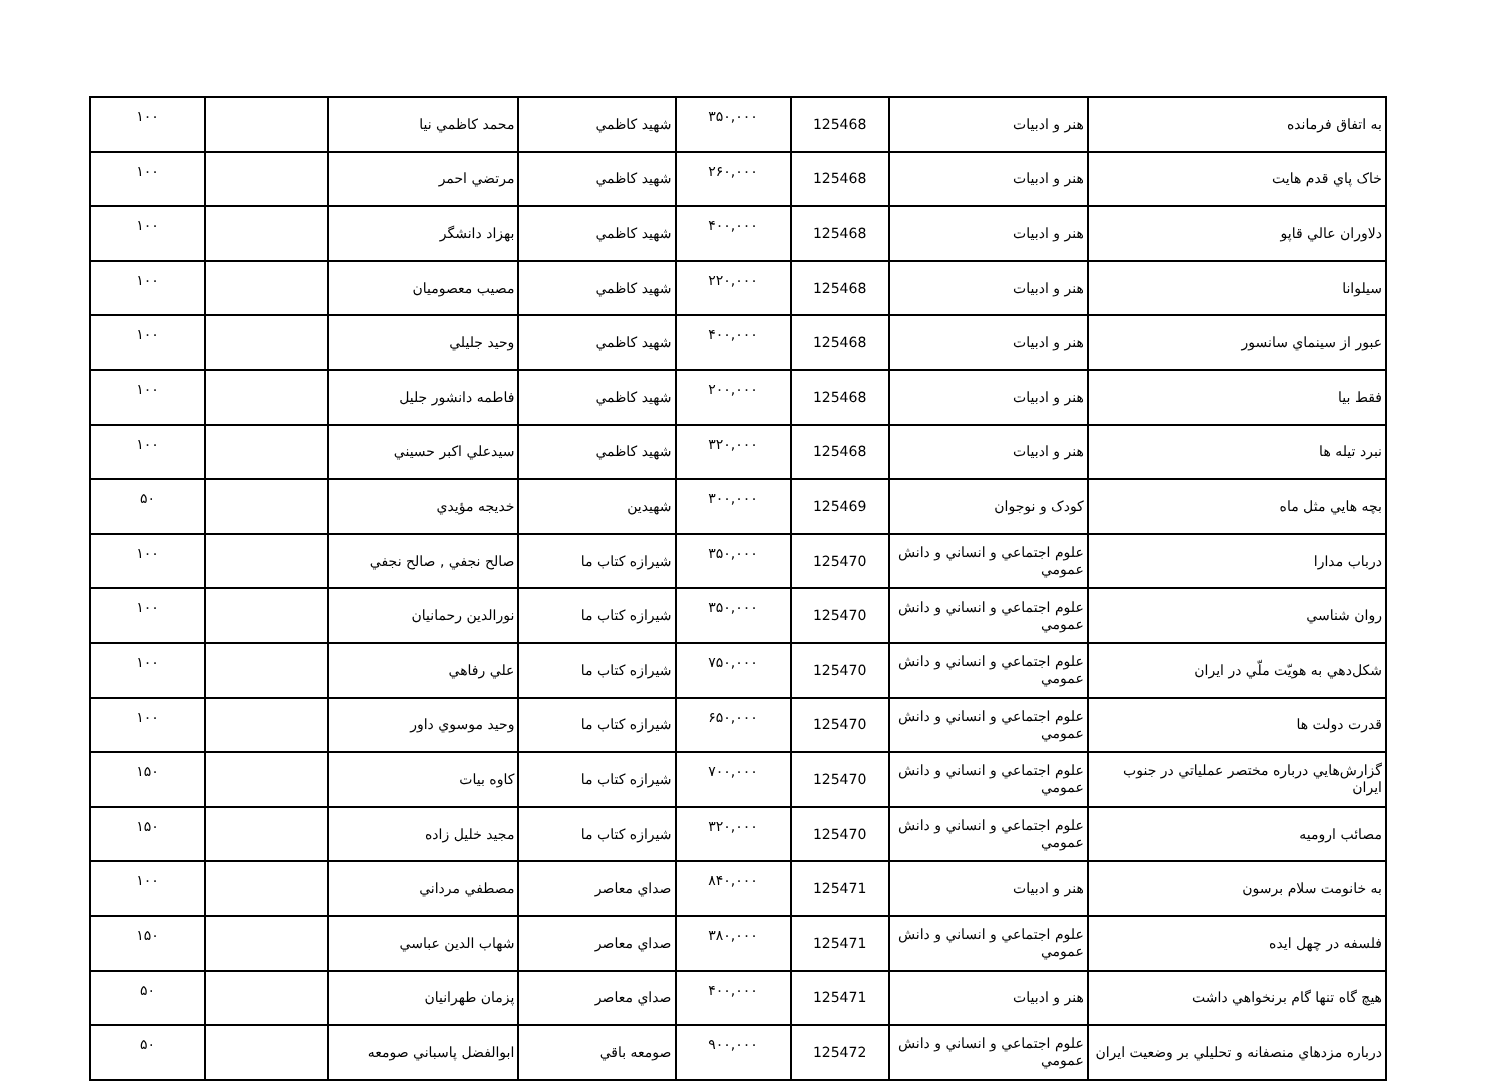| به اتفاق فرمانده | هنر و ادبيات | 125468 | ۳۵۰,۰۰۰ | شهيد كاظمي | محمد كاظمي نيا | | ۱۰۰ |
| خاک پاي قدم هايت | هنر و ادبيات | 125468 | ۲۶۰,۰۰۰ | شهيد كاظمي | مرتضي احمر | | ۱۰۰ |
| دلاوران عالي قاپو | هنر و ادبيات | 125468 | ۴۰۰,۰۰۰ | شهيد كاظمي | بهزاد دانشگر | | ۱۰۰ |
| سيلوانا | هنر و ادبيات | 125468 | ۲۲۰,۰۰۰ | شهيد كاظمي | مصيب معصوميان | | ۱۰۰ |
| عبور از سينماي سانسور | هنر و ادبيات | 125468 | ۴۰۰,۰۰۰ | شهيد كاظمي | وحيد جليلي | | ۱۰۰ |
| فقط بيا | هنر و ادبيات | 125468 | ۲۰۰,۰۰۰ | شهيد كاظمي | فاطمه دانشور جليل | | ۱۰۰ |
| نبرد تيله ها | هنر و ادبيات | 125468 | ۳۲۰,۰۰۰ | شهيد كاظمي | سيدعلي اكبر حسيني | | ۱۰۰ |
| بچه هايي مثل ماه | كودک و نوجوان | 125469 | ۳۰۰,۰۰۰ | شهيدين | خديجه مؤيدي | | ۵۰ |
| درباب مدارا | علوم اجتماعي و انساني و دانش عمومي | 125470 | ۳۵۰,۰۰۰ | شيرازه كتاب ما | صالح نجفي , صالح نجفي | | ۱۰۰ |
| روان شناسي | علوم اجتماعي و انساني و دانش عمومي | 125470 | ۳۵۰,۰۰۰ | شيرازه كتاب ما | نورالدين رحمانيان | | ۱۰۰ |
| شكل‌دهي به هويّت ملّي در ايران | علوم اجتماعي و انساني و دانش عمومي | 125470 | ۷۵۰,۰۰۰ | شيرازه كتاب ما | علي رفاهي | | ۱۰۰ |
| قدرت دولت ها | علوم اجتماعي و انساني و دانش عمومي | 125470 | ۶۵۰,۰۰۰ | شيرازه كتاب ما | وحيد موسوي داور | | ۱۰۰ |
| گزارش‌هايي درباره مختصر عملياتي در جنوب ايران | علوم اجتماعي و انساني و دانش عمومي | 125470 | ۷۰۰,۰۰۰ | شيرازه كتاب ما | كاوه بيات | | ۱۵۰ |
| مصائب اروميه | علوم اجتماعي و انساني و دانش عمومي | 125470 | ۳۲۰,۰۰۰ | شيرازه كتاب ما | مجيد خليل زاده | | ۱۵۰ |
| به خانومت سلام برسون | هنر و ادبيات | 125471 | ۸۴۰,۰۰۰ | صداي معاصر | مصطفي مرداني | | ۱۰۰ |
| فلسفه در چهل ايده | علوم اجتماعي و انساني و دانش عمومي | 125471 | ۳۸۰,۰۰۰ | صداي معاصر | شهاب الدين عباسي | | ۱۵۰ |
| هيچ گاه تنها گام برنخواهي داشت | هنر و ادبيات | 125471 | ۴۰۰,۰۰۰ | صداي معاصر | پزمان طهرانيان | | ۵۰ |
| درباره مزدهاي منصفانه و تحليلي بر وضعيت ايران | علوم اجتماعي و انساني و دانش عمومي | 125472 | ۹۰۰,۰۰۰ | صومعه باقي | ابوالفضل پاسباني صومعه | | ۵۰ |